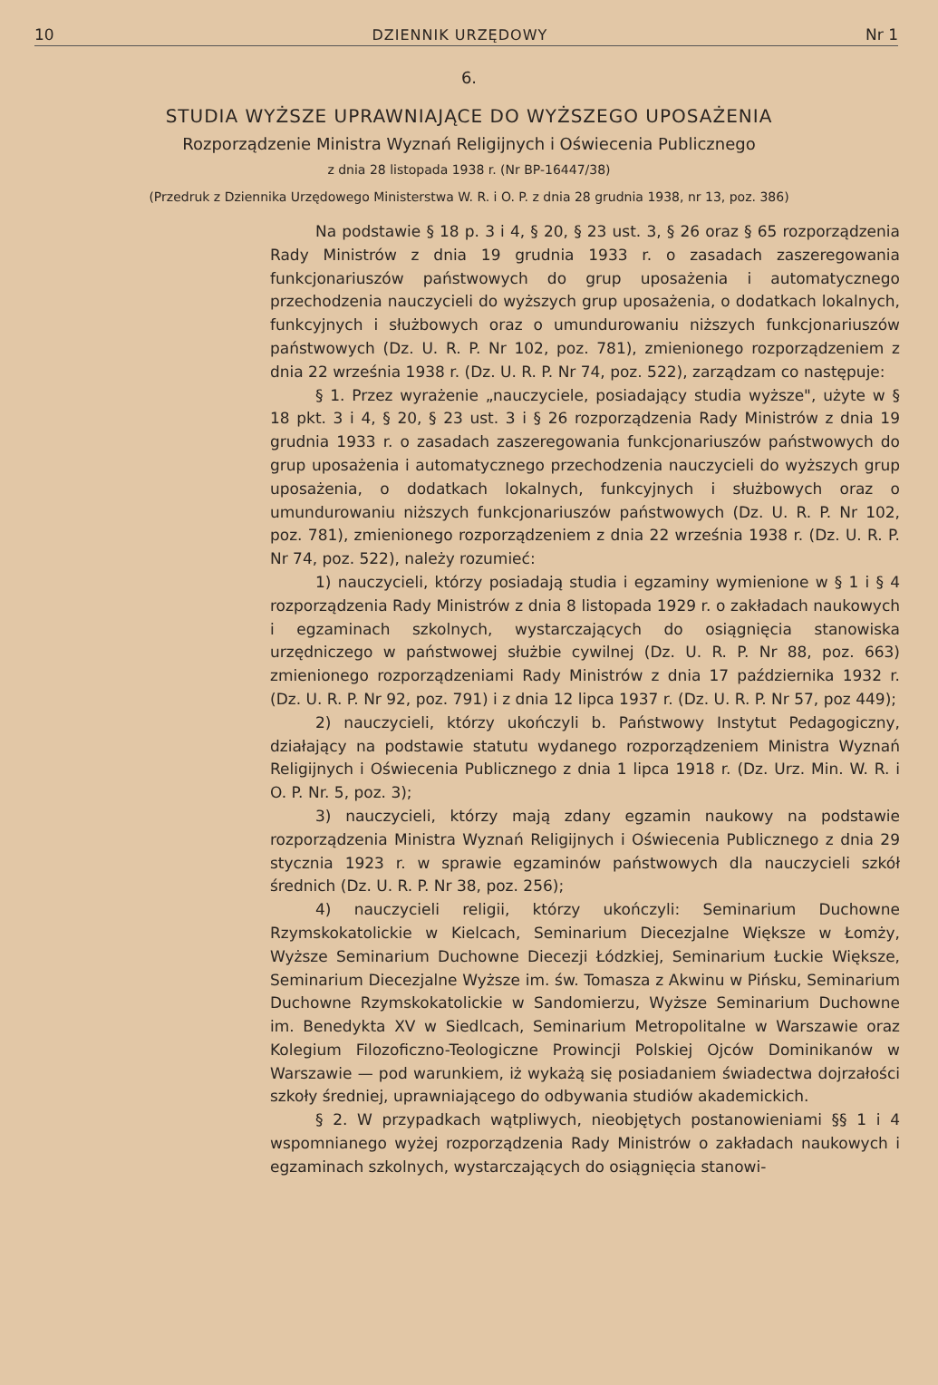10 DZIENNIK URZĘDOWY Nr 1
6.
STUDIA WYŻSZE UPRAWNIAJĄCE DO WYŻSZEGO UPOSAŻENIA
Rozporządzenie Ministra Wyznań Religijnych i Oświecenia Publicznego
z dnia 28 listopada 1938 r. (Nr BP-16447/38)
(Przedruk z Dziennika Urzędowego Ministerstwa W. R. i O. P. z dnia 28 grudnia 1938, nr 13, poz. 386)
Na podstawie § 18 p. 3 i 4, § 20, § 23 ust. 3, § 26 oraz § 65 rozporządzenia Rady Ministrów z dnia 19 grudnia 1933 r. o zasadach zaszeregowania funkcjonariuszów państwowych do grup uposażenia i automatycznego przechodzenia nauczycieli do wyższych grup uposażenia, o dodatkach lokalnych, funkcyjnych i służbowych oraz o umundurowaniu niższych funkcjonariuszów państwowych (Dz. U. R. P. Nr 102, poz. 781), zmienionego rozporządzeniem z dnia 22 września 1938 r. (Dz. U. R. P. Nr 74, poz. 522), zarządzam co następuje:
§ 1. Przez wyrażenie „nauczyciele, posiadający studia wyższe", użyte w § 18 pkt. 3 i 4, § 20, § 23 ust. 3 i § 26 rozporządzenia Rady Ministrów z dnia 19 grudnia 1933 r. o zasadach zaszeregowania funkcjonariuszów państwowych do grup uposażenia i automatycznego przechodzenia nauczycieli do wyższych grup uposażenia, o dodatkach lokalnych, funkcyjnych i służbowych oraz o umundurowaniu niższych funkcjonariuszów państwowych (Dz. U. R. P. Nr 102, poz. 781), zmienionego rozporządzeniem z dnia 22 września 1938 r. (Dz. U. R. P. Nr 74, poz. 522), należy rozumieć:
1) nauczycieli, którzy posiadają studia i egzaminy wymienione w § 1 i § 4 rozporządzenia Rady Ministrów z dnia 8 listopada 1929 r. o zakładach naukowych i egzaminach szkolnych, wystarczających do osiągnięcia stanowiska urzędniczego w państwowej służbie cywilnej (Dz. U. R. P. Nr 88, poz. 663) zmienionego rozporządzeniami Rady Ministrów z dnia 17 października 1932 r. (Dz. U. R. P. Nr 92, poz. 791) i z dnia 12 lipca 1937 r. (Dz. U. R. P. Nr 57, poz 449);
2) nauczycieli, którzy ukończyli b. Państwowy Instytut Pedagogiczny, działający na podstawie statutu wydanego rozporządzeniem Ministra Wyznań Religijnych i Oświecenia Publicznego z dnia 1 lipca 1918 r. (Dz. Urz. Min. W. R. i O. P. Nr. 5, poz. 3);
3) nauczycieli, którzy mają zdany egzamin naukowy na podstawie rozporządzenia Ministra Wyznań Religijnych i Oświecenia Publicznego z dnia 29 stycznia 1923 r. w sprawie egzaminów państwowych dla nauczycieli szkół średnich (Dz. U. R. P. Nr 38, poz. 256);
4) nauczycieli religii, którzy ukończyli: Seminarium Duchowne Rzymskokatolickie w Kielcach, Seminarium Diecezjalne Większe w Łomży, Wyższe Seminarium Duchowne Diecezji Łódzkiej, Seminarium Łuckie Większe, Seminarium Diecezjalne Wyższe im. św. Tomasza z Akwinu w Pińsku, Seminarium Duchowne Rzymskokatolickie w Sandomierzu, Wyższe Seminarium Duchowne im. Benedykta XV w Siedlcach, Seminarium Metropolitalne w Warszawie oraz Kolegium Filozoficzno-Teologiczne Prowincji Polskiej Ojców Dominikanów w Warszawie — pod warunkiem, iż wykażą się posiadaniem świadectwa dojrzałości szkoły średniej, uprawniającego do odbywania studiów akademickich.
§ 2. W przypadkach wątpliwych, nieobjętych postanowieniami §§ 1 i 4 wspomnianego wyżej rozporządzenia Rady Ministrów o zakładach naukowych i egzaminach szkolnych, wystarczających do osiągnięcia stanowi-